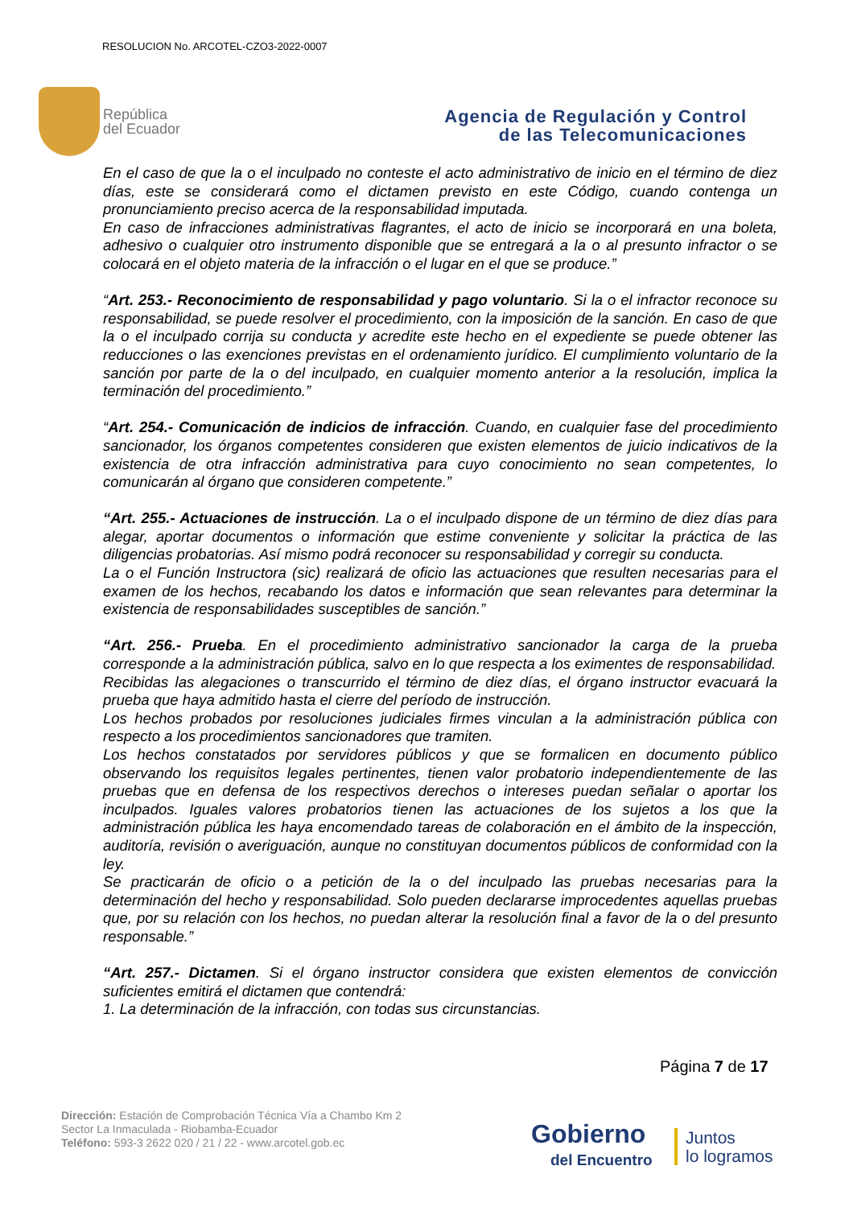RESOLUCION No. ARCOTEL-CZO3-2022-0007
República
del Ecuador
Agencia de Regulación y Control
de las Telecomunicaciones
En el caso de que la o el inculpado no conteste el acto administrativo de inicio en el término de diez días, este se considerará como el dictamen previsto en este Código, cuando contenga un pronunciamiento preciso acerca de la responsabilidad imputada.
En caso de infracciones administrativas flagrantes, el acto de inicio se incorporará en una boleta, adhesivo o cualquier otro instrumento disponible que se entregará a la o al presunto infractor o se colocará en el objeto materia de la infracción o el lugar en el que se produce.”
“Art. 253.- Reconocimiento de responsabilidad y pago voluntario. Si la o el infractor reconoce su responsabilidad, se puede resolver el procedimiento, con la imposición de la sanción. En caso de que la o el inculpado corrija su conducta y acredite este hecho en el expediente se puede obtener las reducciones o las exenciones previstas en el ordenamiento jurídico. El cumplimiento voluntario de la sanción por parte de la o del inculpado, en cualquier momento anterior a la resolución, implica la terminación del procedimiento.”
“Art. 254.- Comunicación de indicios de infracción. Cuando, en cualquier fase del procedimiento sancionador, los órganos competentes consideren que existen elementos de juicio indicativos de la existencia de otra infracción administrativa para cuyo conocimiento no sean competentes, lo comunicarán al órgano que consideren competente.”
“Art. 255.- Actuaciones de instrucción. La o el inculpado dispone de un término de diez días para alegar, aportar documentos o información que estime conveniente y solicitar la práctica de las diligencias probatorias. Así mismo podrá reconocer su responsabilidad y corregir su conducta.
La o el Función Instructora (sic) realizará de oficio las actuaciones que resulten necesarias para el examen de los hechos, recabando los datos e información que sean relevantes para determinar la existencia de responsabilidades susceptibles de sanción.”
“Art. 256.- Prueba. En el procedimiento administrativo sancionador la carga de la prueba corresponde a la administración pública, salvo en lo que respecta a los eximentes de responsabilidad.
Recibidas las alegaciones o transcurrido el término de diez días, el órgano instructor evacuará la prueba que haya admitido hasta el cierre del período de instrucción.
Los hechos probados por resoluciones judiciales firmes vinculan a la administración pública con respecto a los procedimientos sancionadores que tramiten.
Los hechos constatados por servidores públicos y que se formalicen en documento público observando los requisitos legales pertinentes, tienen valor probatorio independientemente de las pruebas que en defensa de los respectivos derechos o intereses puedan señalar o aportar los inculpados. Iguales valores probatorios tienen las actuaciones de los sujetos a los que la administración pública les haya encomendado tareas de colaboración en el ámbito de la inspección, auditoría, revisión o averiguación, aunque no constituyan documentos públicos de conformidad con la ley.
Se practicarán de oficio o a petición de la o del inculpado las pruebas necesarias para la determinación del hecho y responsabilidad. Solo pueden declararse improcedentes aquellas pruebas que, por su relación con los hechos, no puedan alterar la resolución final a favor de la o del presunto responsable.”
“Art. 257.- Dictamen. Si el órgano instructor considera que existen elementos de convicción suficientes emitirá el dictamen que contendrá:
1. La determinación de la infracción, con todas sus circunstancias.
Página 7 de 17
Dirección: Estación de Comprobación Técnica Vía a Chambo Km 2
Sector La Inmaculada - Riobamba-Ecuador
Teléfono: 593-3 2622 020 / 21 / 22 - www.arcotel.gob.ec
Gobierno
del Encuentro
Juntos
lo logramos